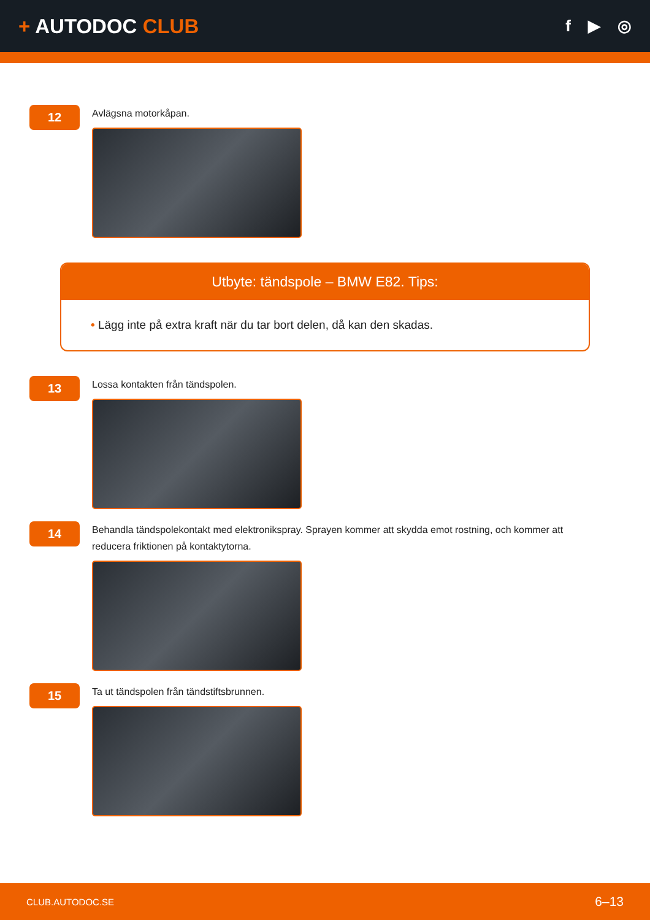+ AUTODOC CLUB
f ▶ ◎
12
Avlägsna motorkåpan.
Utbyte: tändspole – BMW E82. Tips:
• Lägg inte på extra kraft när du tar bort delen, då kan den skadas.
13
Lossa kontakten från tändspolen.
14
Behandla tändspolekontakt med elektronikspray. Sprayen kommer att skydda emot rostning, och kommer att reducera friktionen på kontaktytorna.
15
Ta ut tändspolen från tändstiftsbrunnen.
CLUB.AUTODOC.SE 6–13